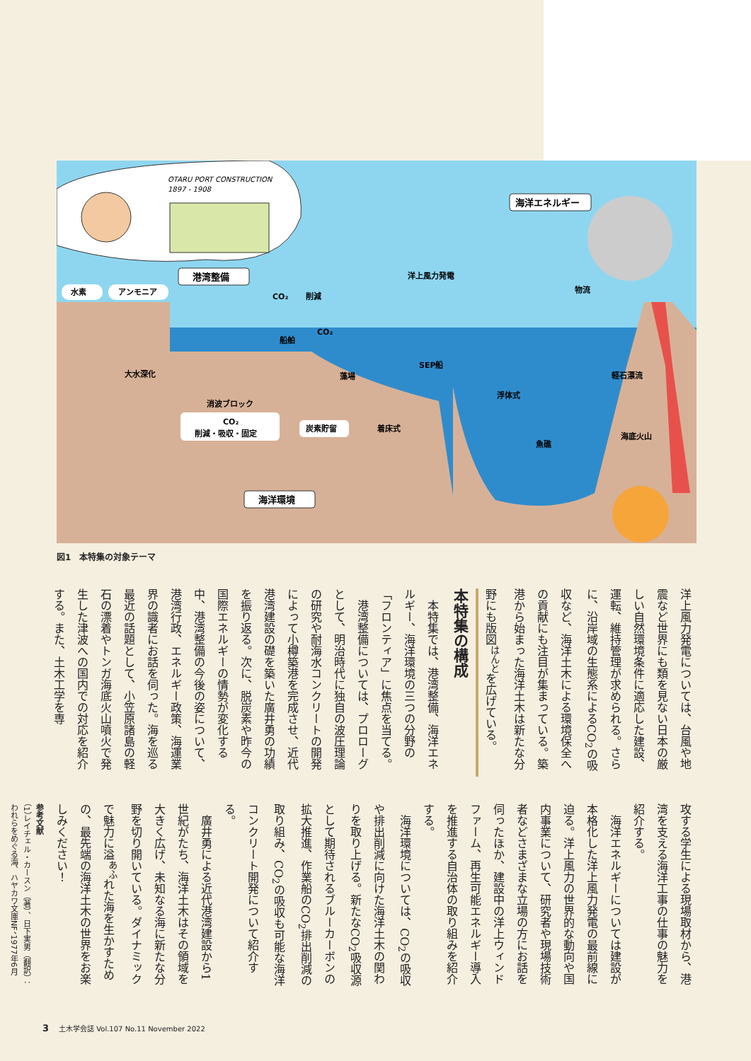OTARU PORT CONSTRUCTION
1897 - 1908
水素
アンモニア
港湾整備
CO₂
削減
船舶
CO₂
洋上風力発電
物流
海洋エネルギー
大水深化
SEP船
藻場
軽石漂流
浮体式
消波ブロック
CO₂
削減・吸収・固定
炭素貯留
着床式
魚礁
海底火山
海洋環境
図1　本特集の対象テーマ
洋上風力発電については、台風や地震など世界にも類を見ない日本の厳しい自然環境条件に適応した建設、運転、維持管理が求められる。さらに、沿岸域の生態系によるCO<sub>2</sub>の吸収など、海洋土木による環境保全への貢献にも注目が集まっている。築港から始まった海洋土木は新たな分野にも版図<sup>はんと</sup>を広げている。
本特集の構成
本特集では、港湾整備、海洋エネルギー、海洋環境の三つの分野の「フロンティア」に焦点を当てる。
港湾整備については、プロローグとして、明治時代に独自の波圧理論の研究や耐海水コンクリートの開発によって小樽築港を完成させ、近代港湾建設の礎を築いた廣井勇の功績を振り返る。次に、脱炭素や昨今の国際エネルギーの情勢が変化する中、港湾整備の今後の姿について、港湾行政、エネルギー政策、海運業界の識者にお話を伺った。海を巡る最近の話題として、小笠原諸島の軽石の漂着やトンガ海底火山噴火で発生した津波への国内での対応を紹介する。また、土木工学を専
攻する学生による現場取材から、港湾を支える海洋工事の仕事の魅力を紹介する。
海洋エネルギーについては建設が本格化した洋上風力発電の最前線に迫る。洋上風力の世界的な動向や国内事業について、研究者や現場技術者などさまざまな立場の方にお話を伺ったほか、建設中の洋上ウィンドファーム、再生可能エネルギー導入を推進する自治体の取り組みを紹介する。
海洋環境については、CO<sub>2</sub>の吸収や排出削減に向けた海洋土木の関わりを取り上げる。新たなCO<sub>2</sub>吸収源として期待されるブルーカーボンの拡大推進、作業船のCO<sub>2</sub>排出削減の取り組み、CO<sub>2</sub>の吸収も可能な海洋コンクリート開発について紹介する。
廣井勇による近代港湾建設から1世紀がたち、海洋土木はその領域を大きく広げ、未知なる海に新たな分野を切り開いている。ダイナミックで魅力に溢<sup>あふ</sup>れた海を生かすための、最先端の海洋土木の世界をお楽しみください！
参考文献
（1）レイチェル・カースン（著）、日下実男（翻訳）：われらをめぐる海、ハヤカワ文庫NF、1977年6月
3 土木学会誌 Vol.107 No.11 November 2022